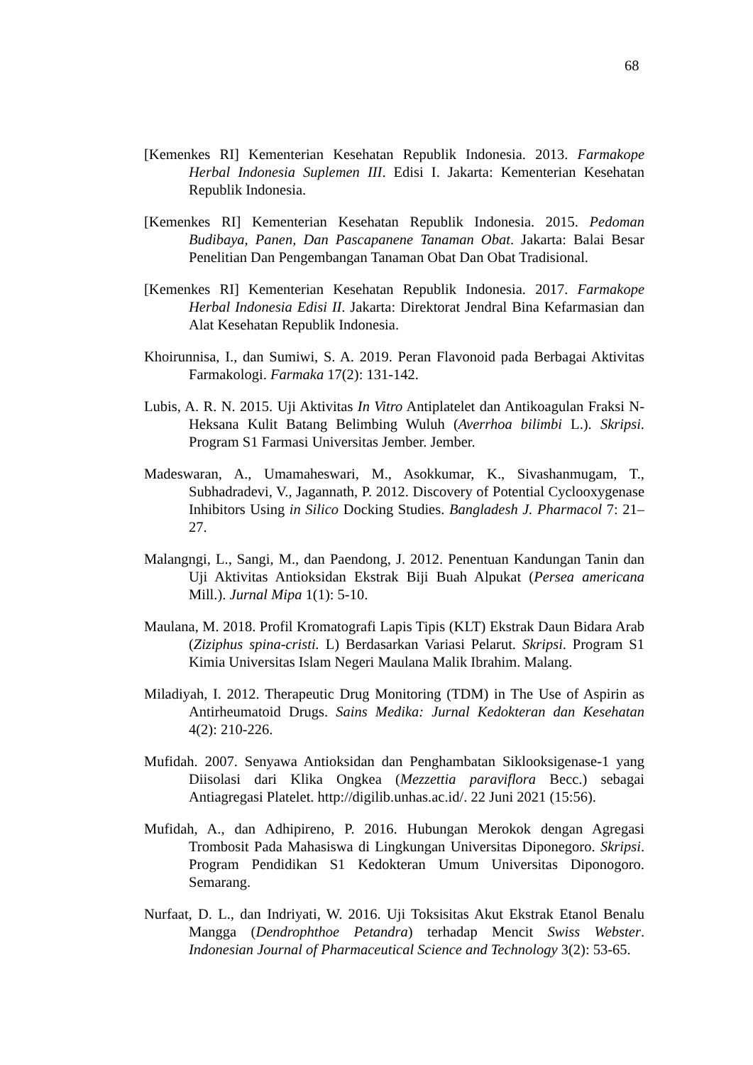68
[Kemenkes RI] Kementerian Kesehatan Republik Indonesia. 2013. Farmakope Herbal Indonesia Suplemen III. Edisi I. Jakarta: Kementerian Kesehatan Republik Indonesia.
[Kemenkes RI] Kementerian Kesehatan Republik Indonesia. 2015. Pedoman Budibaya, Panen, Dan Pascapanene Tanaman Obat. Jakarta: Balai Besar Penelitian Dan Pengembangan Tanaman Obat Dan Obat Tradisional.
[Kemenkes RI] Kementerian Kesehatan Republik Indonesia. 2017. Farmakope Herbal Indonesia Edisi II. Jakarta: Direktorat Jendral Bina Kefarmasian dan Alat Kesehatan Republik Indonesia.
Khoirunnisa, I., dan Sumiwi, S. A. 2019. Peran Flavonoid pada Berbagai Aktivitas Farmakologi. Farmaka 17(2): 131-142.
Lubis, A. R. N. 2015. Uji Aktivitas In Vitro Antiplatelet dan Antikoagulan Fraksi N-Heksana Kulit Batang Belimbing Wuluh (Averrhoa bilimbi L.). Skripsi. Program S1 Farmasi Universitas Jember. Jember.
Madeswaran, A., Umamaheswari, M., Asokkumar, K., Sivashanmugam, T., Subhadradevi, V., Jagannath, P. 2012. Discovery of Potential Cyclooxygenase Inhibitors Using in Silico Docking Studies. Bangladesh J. Pharmacol 7: 21–27.
Malangngi, L., Sangi, M., dan Paendong, J. 2012. Penentuan Kandungan Tanin dan Uji Aktivitas Antioksidan Ekstrak Biji Buah Alpukat (Persea americana Mill.). Jurnal Mipa 1(1): 5-10.
Maulana, M. 2018. Profil Kromatografi Lapis Tipis (KLT) Ekstrak Daun Bidara Arab (Ziziphus spina-cristi. L) Berdasarkan Variasi Pelarut. Skripsi. Program S1 Kimia Universitas Islam Negeri Maulana Malik Ibrahim. Malang.
Miladiyah, I. 2012. Therapeutic Drug Monitoring (TDM) in The Use of Aspirin as Antirheumatoid Drugs. Sains Medika: Jurnal Kedokteran dan Kesehatan 4(2): 210-226.
Mufidah. 2007. Senyawa Antioksidan dan Penghambatan Siklooksigenase-1 yang Diisolasi dari Klika Ongkea (Mezzettia paraviflora Becc.) sebagai Antiagregasi Platelet. http://digilib.unhas.ac.id/. 22 Juni 2021 (15:56).
Mufidah, A., dan Adhipireno, P. 2016. Hubungan Merokok dengan Agregasi Trombosit Pada Mahasiswa di Lingkungan Universitas Diponegoro. Skripsi. Program Pendidikan S1 Kedokteran Umum Universitas Diponogoro. Semarang.
Nurfaat, D. L., dan Indriyati, W. 2016. Uji Toksisitas Akut Ekstrak Etanol Benalu Mangga (Dendrophthoe Petandra) terhadap Mencit Swiss Webster. Indonesian Journal of Pharmaceutical Science and Technology 3(2): 53-65.